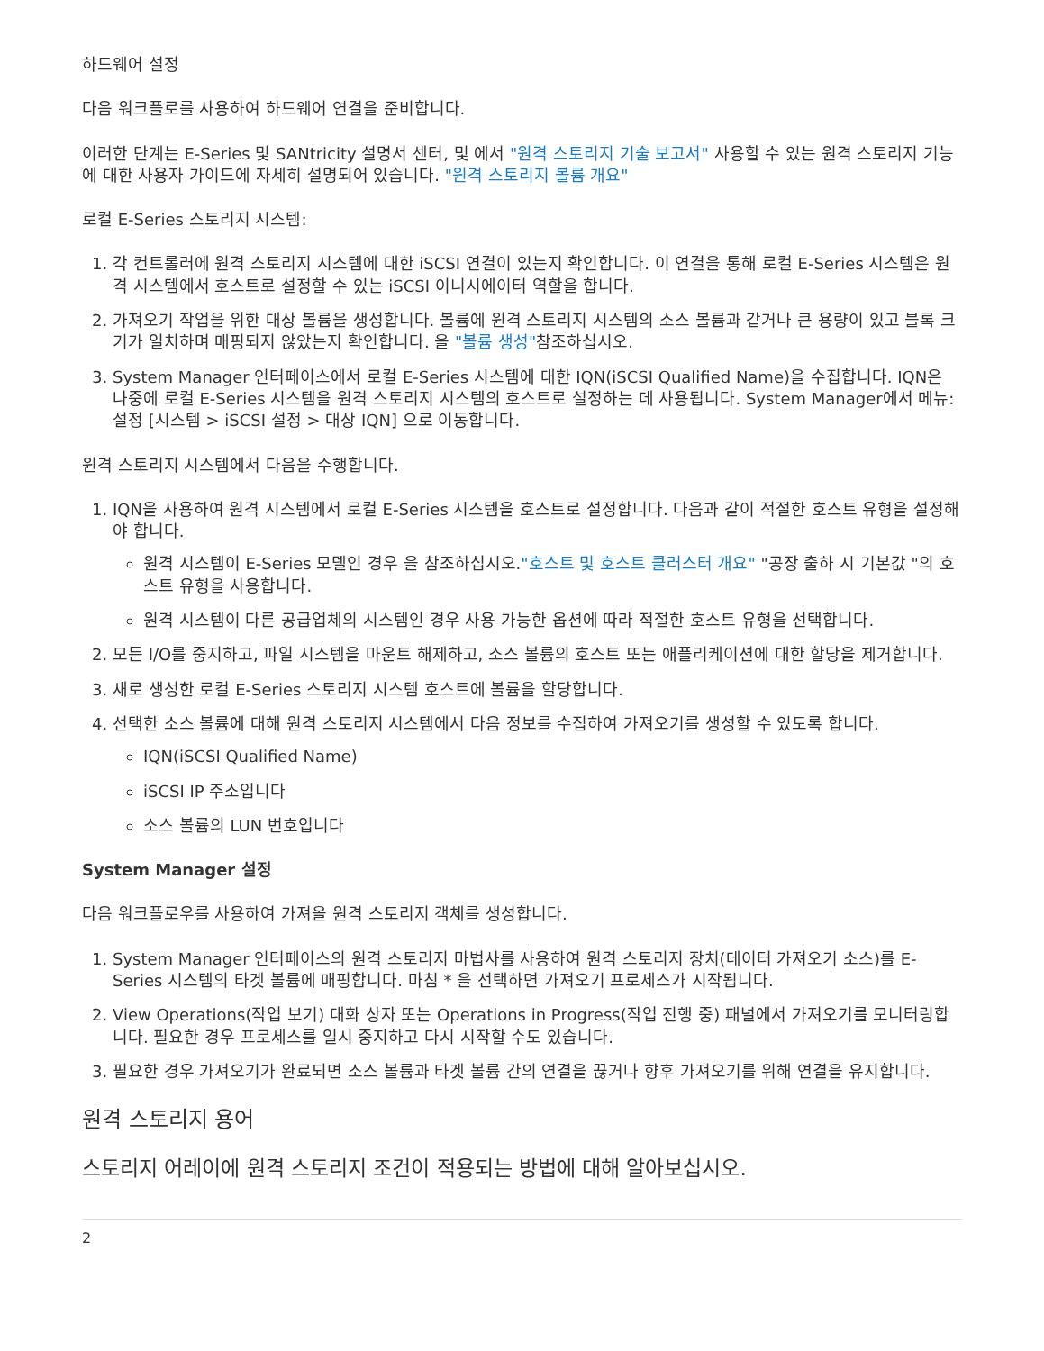하드웨어 설정
다음 워크플로를 사용하여 하드웨어 연결을 준비합니다.
이러한 단계는 E-Series 및 SANtricity 설명서 센터, 및 에서 "원격 스토리지 기술 보고서" 사용할 수 있는 원격 스토리지 기능에 대한 사용자 가이드에 자세히 설명되어 있습니다. "원격 스토리지 볼륨 개요"
로컬 E-Series 스토리지 시스템:
1. 각 컨트롤러에 원격 스토리지 시스템에 대한 iSCSI 연결이 있는지 확인합니다. 이 연결을 통해 로컬 E-Series 시스템은 원격 시스템에서 호스트로 설정할 수 있는 iSCSI 이니시에이터 역할을 합니다.
2. 가져오기 작업을 위한 대상 볼륨을 생성합니다. 볼륨에 원격 스토리지 시스템의 소스 볼륨과 같거나 큰 용량이 있고 블록 크기가 일치하며 매핑되지 않았는지 확인합니다. 을 "볼륨 생성"참조하십시오.
3. System Manager 인터페이스에서 로컬 E-Series 시스템에 대한 IQN(iSCSI Qualified Name)을 수집합니다. IQN은 나중에 로컬 E-Series 시스템을 원격 스토리지 시스템의 호스트로 설정하는 데 사용됩니다. System Manager에서 메뉴: 설정 [시스템 > iSCSI 설정 > 대상 IQN] 으로 이동합니다.
원격 스토리지 시스템에서 다음을 수행합니다.
1. IQN을 사용하여 원격 시스템에서 로컬 E-Series 시스템을 호스트로 설정합니다. 다음과 같이 적절한 호스트 유형을 설정해야 합니다.
원격 시스템이 E-Series 모델인 경우 을 참조하십시오."호스트 및 호스트 클러스터 개요" "공장 출하 시 기본값 "의 호스트 유형을 사용합니다.
원격 시스템이 다른 공급업체의 시스템인 경우 사용 가능한 옵션에 따라 적절한 호스트 유형을 선택합니다.
2. 모든 I/O를 중지하고, 파일 시스템을 마운트 해제하고, 소스 볼륨의 호스트 또는 애플리케이션에 대한 할당을 제거합니다.
3. 새로 생성한 로컬 E-Series 스토리지 시스템 호스트에 볼륨을 할당합니다.
4. 선택한 소스 볼륨에 대해 원격 스토리지 시스템에서 다음 정보를 수집하여 가져오기를 생성할 수 있도록 합니다.
IQN(iSCSI Qualified Name)
iSCSI IP 주소입니다
소스 볼륨의 LUN 번호입니다
System Manager 설정
다음 워크플로우를 사용하여 가져올 원격 스토리지 객체를 생성합니다.
1. System Manager 인터페이스의 원격 스토리지 마법사를 사용하여 원격 스토리지 장치(데이터 가져오기 소스)를 E-Series 시스템의 타겟 볼륨에 매핑합니다. 마침 * 을 선택하면 가져오기 프로세스가 시작됩니다.
2. View Operations(작업 보기) 대화 상자 또는 Operations in Progress(작업 진행 중) 패널에서 가져오기를 모니터링합니다. 필요한 경우 프로세스를 일시 중지하고 다시 시작할 수도 있습니다.
3. 필요한 경우 가져오기가 완료되면 소스 볼륨과 타겟 볼륨 간의 연결을 끊거나 향후 가져오기를 위해 연결을 유지합니다.
원격 스토리지 용어
스토리지 어레이에 원격 스토리지 조건이 적용되는 방법에 대해 알아보십시오.
2